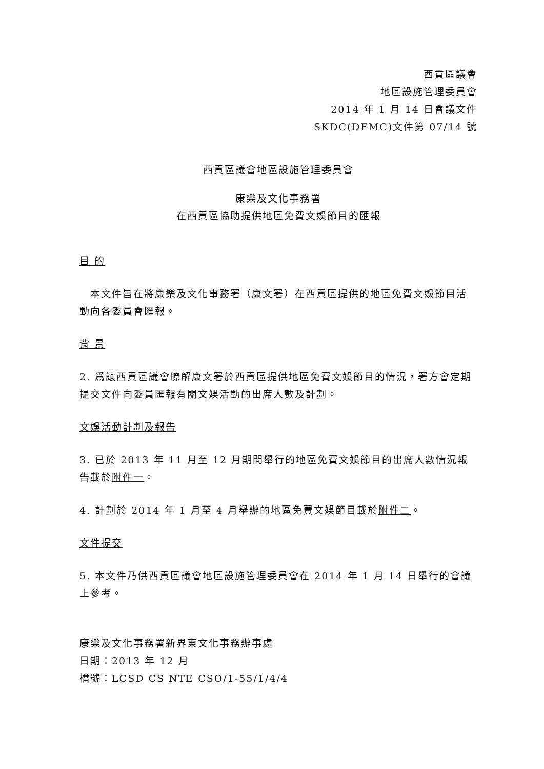西貢區議會
地區設施管理委員會
2014 年 1 月 14 日會議文件
SKDC(DFMC)文件第 07/14 號
西貢區議會地區設施管理委員會
康樂及文化事務署
在西貢區協助提供地區免費文娛節目的匯報
目 的
　本文件旨在將康樂及文化事務署（康文署）在西貢區提供的地區免費文娛節目活動向各委員會匯報。
背 景
2. 爲讓西貢區議會瞭解康文署於西貢區提供地區免費文娛節目的情況，署方會定期提交文件向委員匯報有關文娛活動的出席人數及計劃。
文娛活動計劃及報告
3. 已於 2013 年 11 月至 12 月期間舉行的地區免費文娛節目的出席人數情況報告載於附件一。
4. 計劃於 2014 年 1 月至 4 月舉辦的地區免費文娛節目載於附件二。
文件提交
5. 本文件乃供西貢區議會地區設施管理委員會在 2014 年 1 月 14 日舉行的會議上參考。
康樂及文化事務署新界東文化事務辦事處
日期：2013 年 12 月
檔號：LCSD CS NTE CSO/1-55/1/4/4